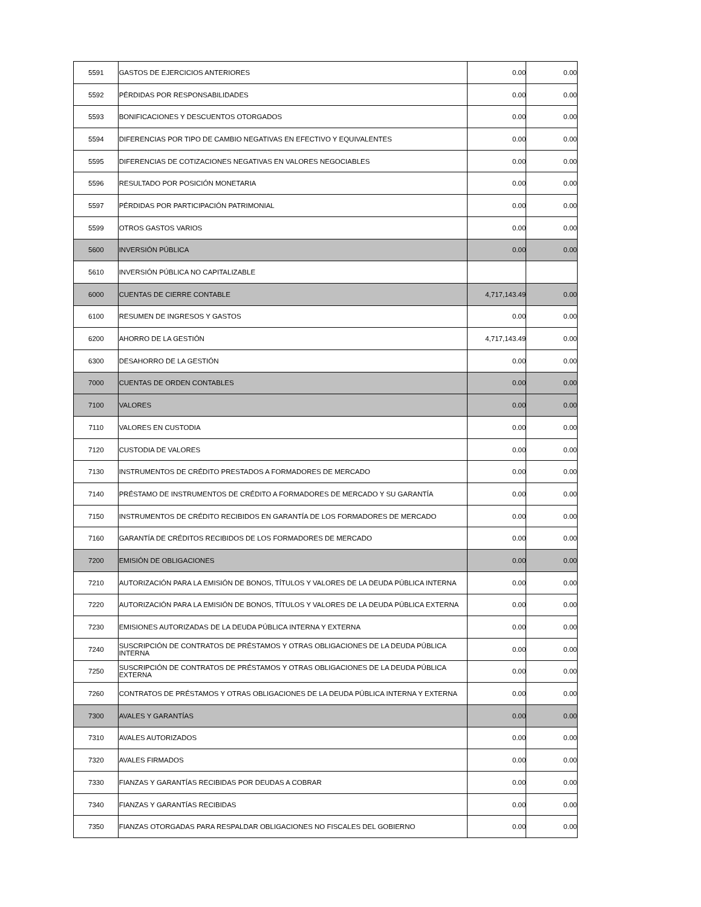| 5591 | GASTOS DE EJERCICIOS ANTERIORES | 0.00 | 0.00 |
| 5592 | PÉRDIDAS POR RESPONSABILIDADES | 0.00 | 0.00 |
| 5593 | BONIFICACIONES Y DESCUENTOS OTORGADOS | 0.00 | 0.00 |
| 5594 | DIFERENCIAS POR TIPO DE CAMBIO NEGATIVAS EN EFECTIVO Y EQUIVALENTES | 0.00 | 0.00 |
| 5595 | DIFERENCIAS DE COTIZACIONES NEGATIVAS EN VALORES NEGOCIABLES | 0.00 | 0.00 |
| 5596 | RESULTADO POR POSICIÓN MONETARIA | 0.00 | 0.00 |
| 5597 | PÉRDIDAS POR PARTICIPACIÓN PATRIMONIAL | 0.00 | 0.00 |
| 5599 | OTROS GASTOS VARIOS | 0.00 | 0.00 |
| 5600 | INVERSIÓN PÚBLICA | 0.00 | 0.00 |
| 5610 | INVERSIÓN PÚBLICA NO CAPITALIZABLE | | |
| 6000 | CUENTAS DE CIERRE CONTABLE | 4,717,143.49 | 0.00 |
| 6100 | RESUMEN DE INGRESOS Y GASTOS | 0.00 | 0.00 |
| 6200 | AHORRO DE LA GESTIÓN | 4,717,143.49 | 0.00 |
| 6300 | DESAHORRO DE LA GESTIÓN | 0.00 | 0.00 |
| 7000 | CUENTAS DE ORDEN CONTABLES | 0.00 | 0.00 |
| 7100 | VALORES | 0.00 | 0.00 |
| 7110 | VALORES EN CUSTODIA | 0.00 | 0.00 |
| 7120 | CUSTODIA DE VALORES | 0.00 | 0.00 |
| 7130 | INSTRUMENTOS DE CRÉDITO PRESTADOS A FORMADORES DE MERCADO | 0.00 | 0.00 |
| 7140 | PRÉSTAMO DE INSTRUMENTOS DE CRÉDITO A FORMADORES DE MERCADO Y SU GARANTÍA | 0.00 | 0.00 |
| 7150 | INSTRUMENTOS DE CRÉDITO RECIBIDOS EN GARANTÍA DE LOS FORMADORES DE MERCADO | 0.00 | 0.00 |
| 7160 | GARANTÍA DE CRÉDITOS RECIBIDOS DE LOS FORMADORES DE MERCADO | 0.00 | 0.00 |
| 7200 | EMISIÓN DE OBLIGACIONES | 0.00 | 0.00 |
| 7210 | AUTORIZACIÓN PARA LA EMISIÓN DE BONOS, TÍTULOS Y VALORES DE LA DEUDA PÚBLICA INTERNA | 0.00 | 0.00 |
| 7220 | AUTORIZACIÓN PARA LA EMISIÓN DE BONOS, TÍTULOS Y VALORES DE LA DEUDA PÚBLICA EXTERNA | 0.00 | 0.00 |
| 7230 | EMISIONES AUTORIZADAS DE LA DEUDA PÚBLICA INTERNA Y EXTERNA | 0.00 | 0.00 |
| 7240 | SUSCRIPCIÓN DE CONTRATOS DE PRÉSTAMOS Y OTRAS OBLIGACIONES DE LA DEUDA PÚBLICA INTERNA | 0.00 | 0.00 |
| 7250 | SUSCRIPCIÓN DE CONTRATOS DE PRÉSTAMOS Y OTRAS OBLIGACIONES DE LA DEUDA PÚBLICA EXTERNA | 0.00 | 0.00 |
| 7260 | CONTRATOS DE PRÉSTAMOS Y OTRAS OBLIGACIONES DE LA DEUDA PÚBLICA INTERNA Y EXTERNA | 0.00 | 0.00 |
| 7300 | AVALES Y GARANTÍAS | 0.00 | 0.00 |
| 7310 | AVALES AUTORIZADOS | 0.00 | 0.00 |
| 7320 | AVALES FIRMADOS | 0.00 | 0.00 |
| 7330 | FIANZAS Y GARANTÍAS RECIBIDAS POR DEUDAS A COBRAR | 0.00 | 0.00 |
| 7340 | FIANZAS Y GARANTÍAS RECIBIDAS | 0.00 | 0.00 |
| 7350 | FIANZAS OTORGADAS PARA RESPALDAR OBLIGACIONES NO FISCALES DEL GOBIERNO | 0.00 | 0.00 |